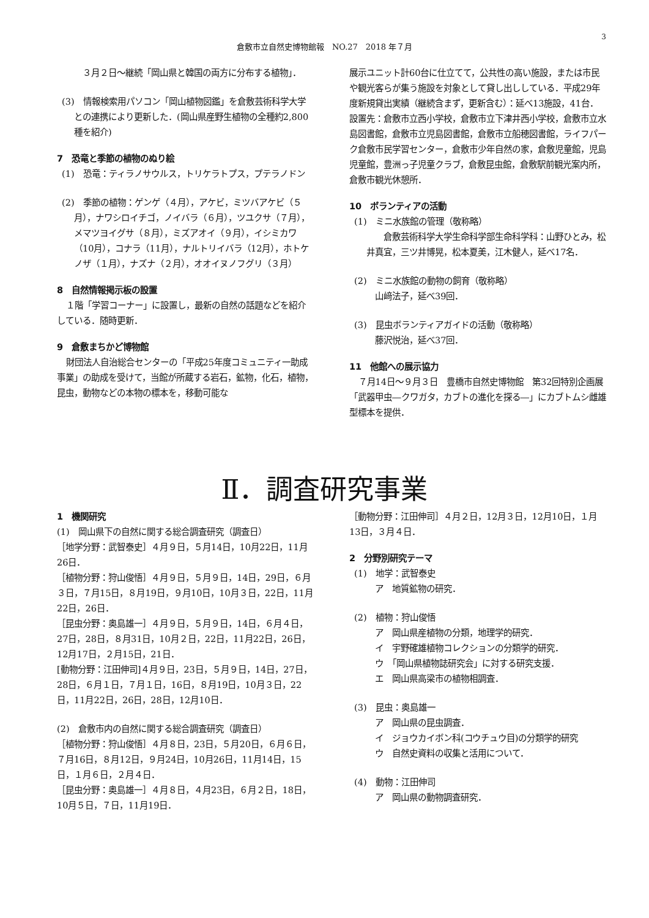3
倉敷市立自然史博物館報　NO.27　2018 年７月
　３月２日～継続「岡山県と韓国の両方に分布する植物」．
(3)　情報検索用パソコン「岡山植物図鑑」を倉敷芸術科学大学との連携により更新した．(岡山県産野生植物の全種約2,800種を紹介)
7　恐竜と季節の植物のぬり絵
(1)　恐竜：ティラノサウルス，トリケラトプス，プテラノドン
(2)　季節の植物：ゲンゲ（４月），アケビ，ミツバアケビ（５月），ナワシロイチゴ，ノイバラ（６月），ツユクサ（７月），メマツヨイグサ（８月），ミズアオイ（９月），イシミカワ（10月），コナラ（11月），ナルトリイバラ（12月），ホトケノザ（１月），ナズナ（２月），オオイヌノフグリ（３月）
8　自然情報掲示板の設置
１階「学習コーナー」に設置し，最新の自然の話題などを紹介している．随時更新．
9　倉敷まちかど博物館
財団法人自治総合センターの「平成25年度コミュニティ一助成事業」の助成を受けて，当館が所蔵する岩石，鉱物，化石，植物，昆虫，動物などの本物の標本を，移動可能な
展示ユニット計60台に仕立てて，公共性の高い施設，または市民や観光客らが集う施設を対象として貸し出ししている．平成29年度新規貸出実績（継続含まず，更新含む）：延べ13施設，41台．設置先：倉敷市立西小学校，倉敷市立下津井西小学校，倉敷市立水島図書館，倉敷市立児島図書館，倉敷市立船穂図書館，ライフパーク倉敷市民学習センター，倉敷市少年自然の家，倉敷児童館，児島児童館，豊洲っ子児童クラブ，倉敷昆虫館，倉敷駅前観光案内所，倉敷市観光休憩所．
10　ボランティアの活動
(1)　ミニ水族館の管理（敬称略）
　　倉敷芸術科学大学生命科学部生命科学科：山野ひとみ，松井真宜，三ツ井博晃，松本夏美，江木健人，延べ17名．
(2)　ミニ水族館の動物の飼育（敬称略）
　山﨑法子，延べ39回．
(3)　昆虫ボランティアガイドの活動（敬称略）
　藤沢悦治，延べ37回．
11　他館への展示協力
７月14日～９月３日　豊橋市自然史博物館　第32回特別企画展「武器甲虫―クワガタ，カブトの進化を探る―」にカブトムシ雌雄型標本を提供．
Ⅱ．調査研究事業
1　機関研究
(1)　岡山県下の自然に関する総合調査研究（調査日）
［地学分野：武智泰史］４月９日，５月14日，10月22日，11月26日．
［植物分野：狩山俊悟］４月９日，５月９日，14日，29日，６月３日，７月15日，８月19日，９月10日，10月３日，22日，11月22日，26日．
［昆虫分野：奥島雄一］４月９日，５月９日，14日，６月４日，27日，28日，８月31日，10月２日，22日，11月22日，26日，12月17日，２月15日，21日．
[動物分野：江田伸司]４月９日，23日，５月９日，14日，27日，28日，６月１日，７月１日，16日，８月19日，10月３日，22日，11月22日，26日，28日，12月10日．
(2)　倉敷市内の自然に関する総合調査研究（調査日）
［植物分野：狩山俊悟］４月８日，23日，５月20日，６月６日，７月16日，８月12日，９月24日，10月26日，11月14日，15日，１月６日，２月４日．
［昆虫分野：奥島雄一］４月８日，４月23日，６月２日，18日，10月５日，７日，11月19日．
［動物分野：江田伸司］４月２日，12月３日，12月10日，１月13日，３月４日．
2　分野別研究テーマ
(1)　地学：武智泰史
　ア　地質鉱物の研究．
(2)　植物：狩山俊悟
　ア　岡山県産植物の分類，地理学的研究．
　イ　宇野確雄植物コレクションの分類学的研究．
　ウ　「岡山県植物誌研究会」に対する研究支援．
　エ　岡山県高梁市の植物相調査．
(3)　昆虫：奥島雄一
　ア　岡山県の昆虫調査．
　イ　ジョウカイボン科(コウチュウ目)の分類学的研究
　ウ　自然史資料の収集と活用について．
(4)　動物：江田伸司
　ア　岡山県の動物調査研究．